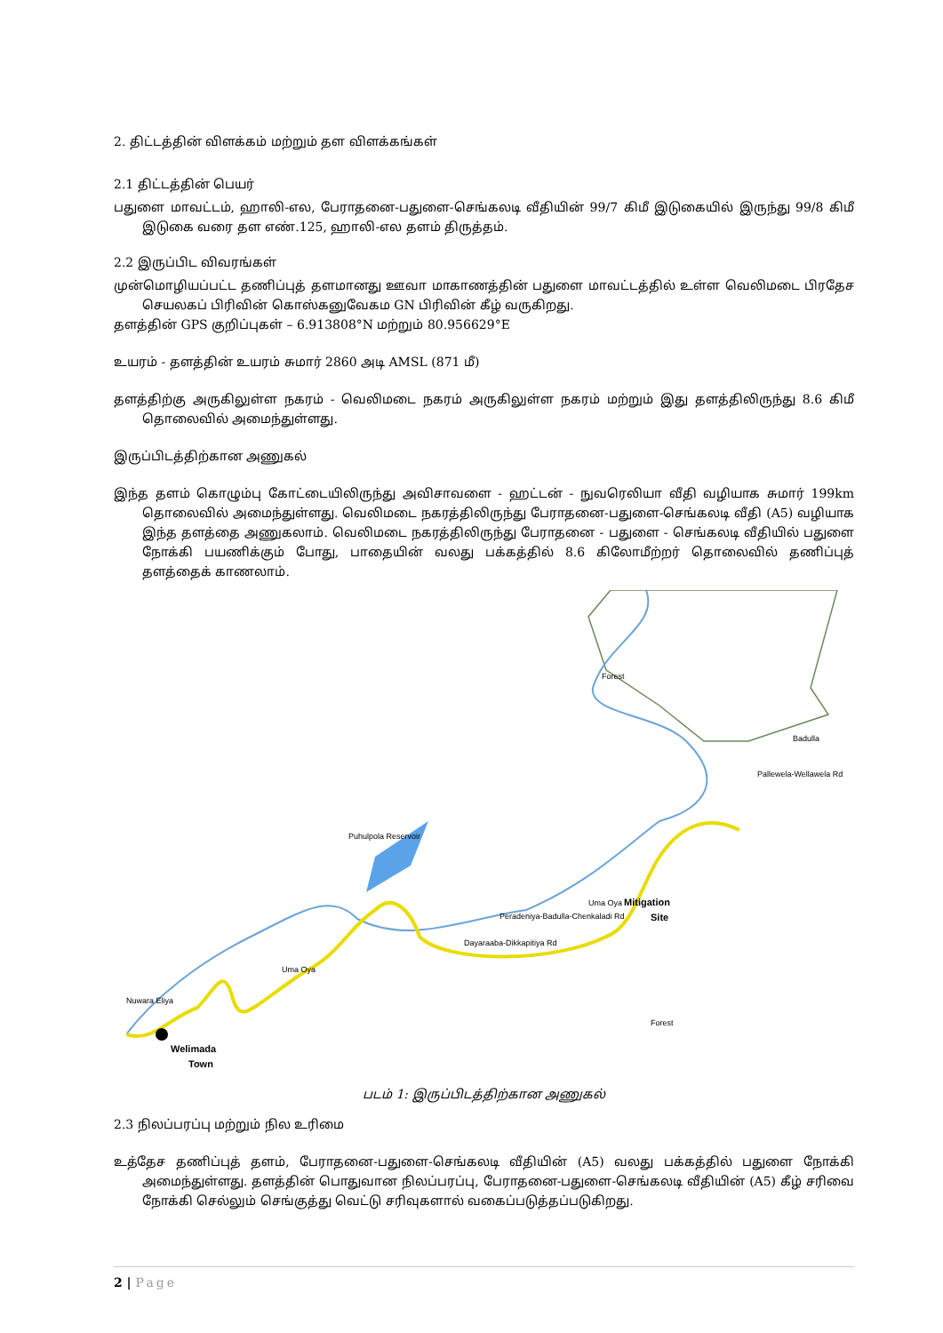2. திட்டத்தின் விளக்கம் மற்றும் தள விளக்கங்கள்
2.1 திட்டத்தின் பெயர்
பதுளை மாவட்டம், ஹாலி-எல, பேராதனை-பதுளை-செங்கலடி வீதியின் 99/7 கிமீ இடுகையில் இருந்து 99/8 கிமீ இடுகை வரை தள எண்.125, ஹாலி-எல தளம் திருத்தம்.
2.2 இருப்பிட விவரங்கள்
முன்மொழியப்பட்ட தணிப்புத் தளமானது ஊவா மாகாணத்தின் பதுளை மாவட்டத்தில் உள்ள வெலிமடை பிரதேச செயலகப் பிரிவின் கொஸ்கனுவேகம GN பிரிவின் கீழ் வருகிறது.
தளத்தின் GPS குறிப்புகள் – 6.913808°N மற்றும் 80.956629°E
உயரம் - தளத்தின் உயரம் சுமார் 2860 அடி AMSL (871 மீ)
தளத்திற்கு அருகிலுள்ள நகரம் - வெலிமடை நகரம் அருகிலுள்ள நகரம் மற்றும் இது தளத்திலிருந்து 8.6 கிமீ தொலைவில் அமைந்துள்ளது.
இருப்பிடத்திற்கான அணுகல்
இந்த தளம் கொழும்பு கோட்டையிலிருந்து அவிசாவளை - ஹட்டன் - நுவரெலியா வீதி வழியாக சுமார் 199km தொலைவில் அமைந்துள்ளது. வெலிமடை நகரத்திலிருந்து பேராதனை-பதுளை-செங்கலடி வீதி (A5) வழியாக இந்த தளத்தை அணுகலாம். வெலிமடை நகரத்திலிருந்து பேராதனை - பதுளை - செங்கலடி வீதியில் பதுளை நோக்கி பயணிக்கும் போது, பாதையின் வலது பக்கத்தில் 8.6 கிலோமீற்றர் தொலைவில் தணிப்புத் தளத்தைக் காணலாம்.
Forest
Badulla
Puhulpola Reservoir
Nuwara Eliya
Uma Oya
Uma Oya
Peradeniya-Badulla-Chenkaladi Rd
Pallewela-Wellawela Rd
Mitigation
Site
Welimada
Town
Dayaraaba-Dikkapitiya Rd
Forest
படம் 1: இருப்பிடத்திற்கான அணுகல்
2.3 நிலப்பரப்பு மற்றும் நில உரிமை
உத்தேச தணிப்புத் தளம், பேராதனை-பதுளை-செங்கலடி வீதியின் (A5) வலது பக்கத்தில் பதுளை நோக்கி அமைந்துள்ளது. தளத்தின் பொதுவான நிலப்பரப்பு, பேராதனை-பதுளை-செங்கலடி வீதியின் (A5) கீழ் சரிவை நோக்கி செல்லும் செங்குத்து வெட்டு சரிவுகளால் வகைப்படுத்தப்படுகிறது.
2 | Page